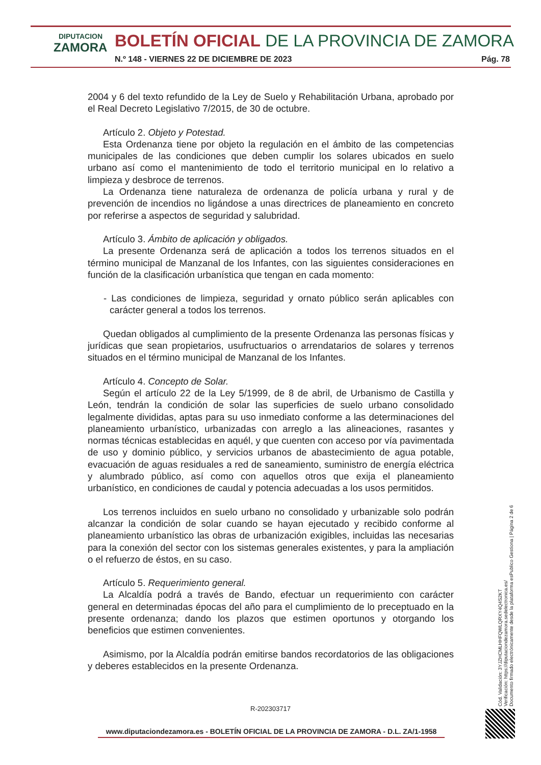DIPUTACION
ZAMORA
BOLETÍN OFICIAL DE LA PROVINCIA DE ZAMORA
N.º 148 - VIERNES 22 DE DICIEMBRE DE 2023
Pág. 78
2004 y 6 del texto refundido de la Ley de Suelo y Rehabilitación Urbana, aprobado por el Real Decreto Legislativo 7/2015, de 30 de octubre.
Artículo 2. Objeto y Potestad.
Esta Ordenanza tiene por objeto la regulación en el ámbito de las competencias municipales de las condiciones que deben cumplir los solares ubicados en suelo urbano así como el mantenimiento de todo el territorio municipal en lo relativo a limpieza y desbroce de terrenos.
La Ordenanza tiene naturaleza de ordenanza de policía urbana y rural y de prevención de incendios no ligándose a unas directrices de planeamiento en concreto por referirse a aspectos de seguridad y salubridad.
Artículo 3. Ámbito de aplicación y obligados.
La presente Ordenanza será de aplicación a todos los terrenos situados en el término municipal de Manzanal de los Infantes, con las siguientes consideraciones en función de la clasificación urbanística que tengan en cada momento:
- Las condiciones de limpieza, seguridad y ornato público serán aplicables con carácter general a todos los terrenos.
Quedan obligados al cumplimiento de la presente Ordenanza las personas físicas y jurídicas que sean propietarios, usufructuarios o arrendatarios de solares y terrenos situados en el término municipal de Manzanal de los Infantes.
Artículo 4. Concepto de Solar.
Según el artículo 22 de la Ley 5/1999, de 8 de abril, de Urbanismo de Castilla y León, tendrán la condición de solar las superficies de suelo urbano consolidado legalmente divididas, aptas para su uso inmediato conforme a las determinaciones del planeamiento urbanístico, urbanizadas con arreglo a las alineaciones, rasantes y normas técnicas establecidas en aquél, y que cuenten con acceso por vía pavimentada de uso y dominio público, y servicios urbanos de abastecimiento de agua potable, evacuación de aguas residuales a red de saneamiento, suministro de energía eléctrica y alumbrado público, así como con aquellos otros que exija el planeamiento urbanístico, en condiciones de caudal y potencia adecuadas a los usos permitidos.
Los terrenos incluidos en suelo urbano no consolidado y urbanizable solo podrán alcanzar la condición de solar cuando se hayan ejecutado y recibido conforme al planeamiento urbanístico las obras de urbanización exigibles, incluidas las necesarias para la conexión del sector con los sistemas generales existentes, y para la ampliación o el refuerzo de éstos, en su caso.
Artículo 5. Requerimiento general.
La Alcaldía podrá a través de Bando, efectuar un requerimiento con carácter general en determinadas épocas del año para el cumplimiento de lo preceptuado en la presente ordenanza; dando los plazos que estimen oportunos y otorgando los beneficios que estimen convenientes.
Asimismo, por la Alcaldía podrán emitirse bandos recordatorios de las obligaciones y deberes establecidos en la presente Ordenanza.
R-202303717
www.diputaciondezamora.es - BOLETÍN OFICIAL DE LA PROVINCIA DE ZAMORA - D.L. ZA/1-1958
Cód. Validación: 3YJZHCMLHHFQWLQRXY4Q4S2KT
Verificación: https://diputaciondezamora.sedelectronica.es/
Documento firmado electrónicamente desde la plataforma esPublico Gestiona | Página 2 de 6